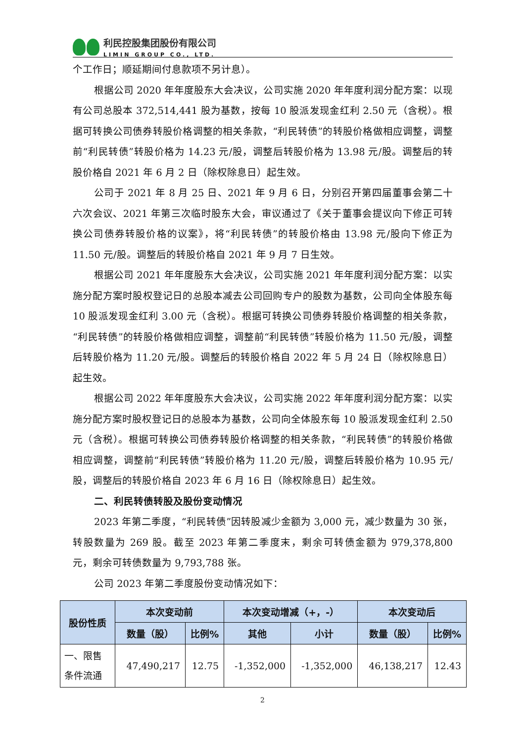利民控股集团股份有限公司
LIMIN GROUP CO., LTD.
个工作日；顺延期间付息款项不另计息）。
根据公司 2020 年年度股东大会决议，公司实施 2020 年年度利润分配方案：以现有公司总股本 372,514,441 股为基数，按每 10 股派发现金红利 2.50 元（含税）。根据可转换公司债券转股价格调整的相关条款，“利民转债”的转股价格做相应调整，调整前“利民转债”转股价格为 14.23 元/股，调整后转股价格为 13.98 元/股。调整后的转股价格自 2021 年 6 月 2 日（除权除息日）起生效。
公司于 2021 年 8 月 25 日、2021 年 9 月 6 日，分别召开第四届董事会第二十六次会议、2021 年第三次临时股东大会，审议通过了《关于董事会提议向下修正可转换公司债券转股价格的议案》，将“利民转债”的转股价格由 13.98 元/股向下修正为 11.50 元/股。调整后的转股价格自 2021 年 9 月 7 日生效。
根据公司 2021 年年度股东大会决议，公司实施 2021 年年度利润分配方案：以实施分配方案时股权登记日的总股本减去公司回购专户的股数为基数，公司向全体股东每 10 股派发现金红利 3.00 元（含税）。根据可转换公司债券转股价格调整的相关条款，“利民转债”的转股价格做相应调整，调整前“利民转债”转股价格为 11.50 元/股，调整后转股价格为 11.20 元/股。调整后的转股价格自 2022 年 5 月 24 日（除权除息日）起生效。
根据公司 2022 年年度股东大会决议，公司实施 2022 年年度利润分配方案：以实施分配方案时股权登记日的总股本为基数，公司向全体股东每 10 股派发现金红利 2.50 元（含税）。根据可转换公司债券转股价格调整的相关条款，“利民转债”的转股价格做相应调整，调整前“利民转债”转股价格为 11.20 元/股，调整后转股价格为 10.95 元/股，调整后的转股价格自 2023 年 6 月 16 日（除权除息日）起生效。
二、利民转债转股及股份变动情况
2023 年第二季度，“利民转债”因转股减少金额为 3,000 元，减少数量为 30 张，转股数量为 269 股。截至 2023 年第二季度末，剩余可转债金额为 979,378,800 元，剩余可转债数量为 9,793,788 张。
公司 2023 年第二季度股份变动情况如下：
| 股份性质 | 本次变动前 | | 本次变动增减（+，-） | | 本次变动后 | |
| --- | --- | --- | --- | --- | --- | --- |
| | 数量（股） | 比例% | 其他 | 小计 | 数量（股） | 比例% |
| 一、限售 条件流通 | 47,490,217 | 12.75 | -1,352,000 | -1,352,000 | 46,138,217 | 12.43 |
2